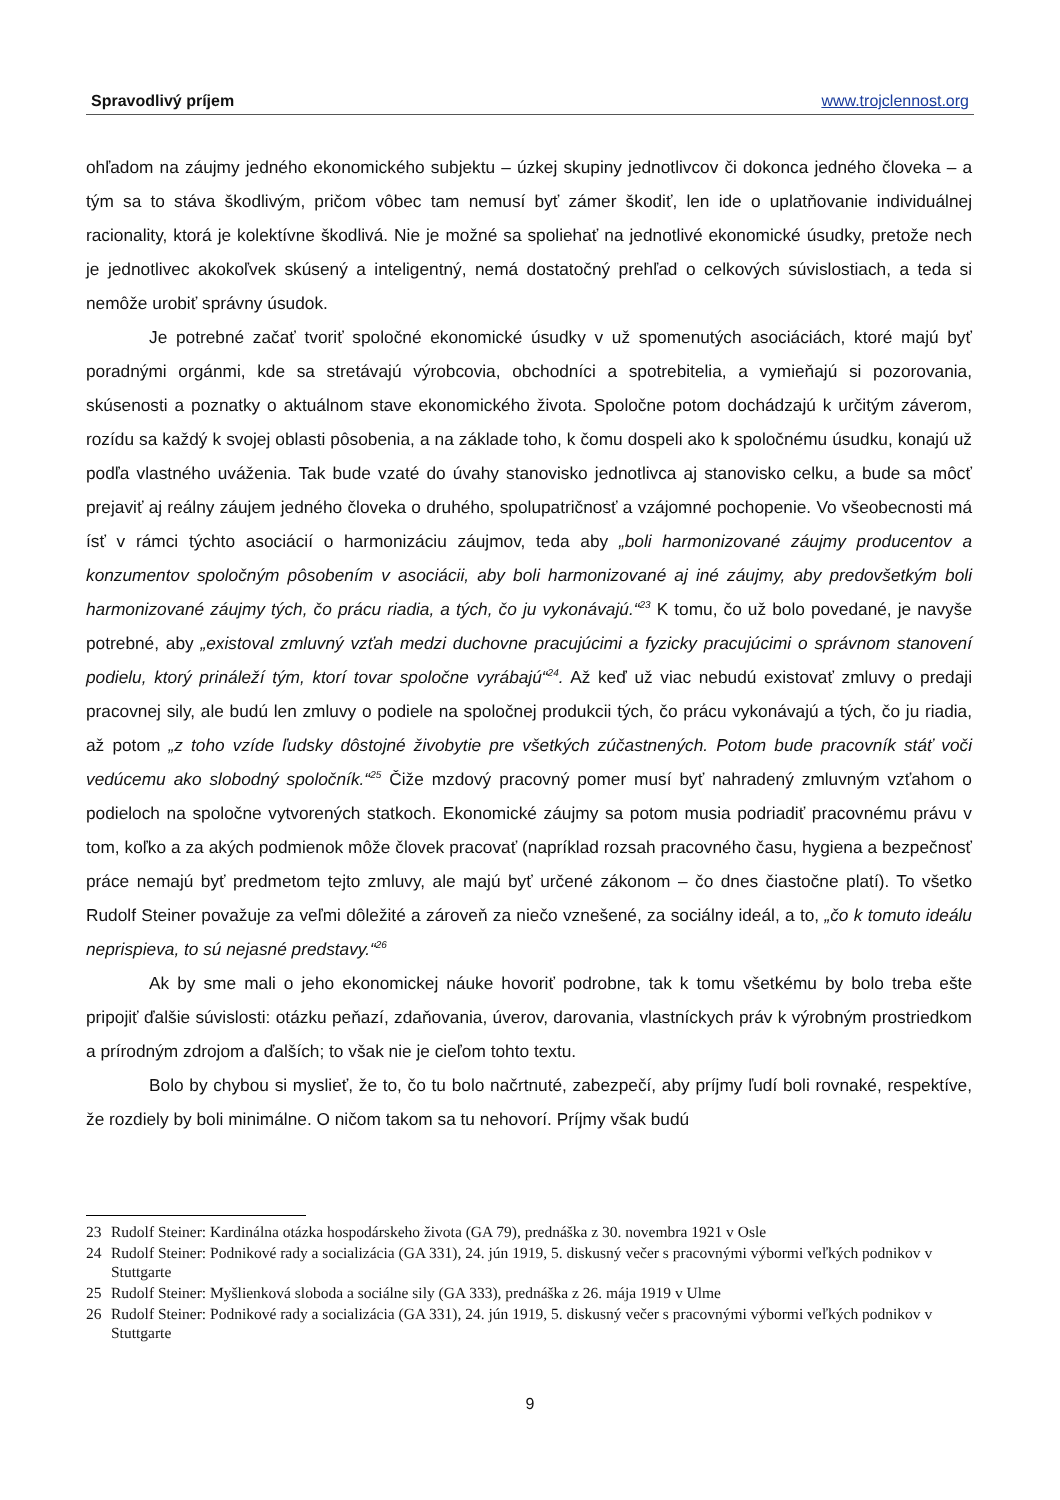Spravodlivý príjem www.trojclennost.org
ohľadom na záujmy jedného ekonomického subjektu – úzkej skupiny jednotlivcov či dokonca jedného človeka – a tým sa to stáva škodlivým, pričom vôbec tam nemusí byť zámer škodiť, len ide o uplatňovanie individuálnej racionality, ktorá je kolektívne škodlivá. Nie je možné sa spoliehať na jednotlivé ekonomické úsudky, pretože nech je jednotlivec akokoľvek skúsený a inteligentný, nemá dostatočný prehľad o celkových súvislostiach, a teda si nemôže urobiť správny úsudok.
Je potrebné začať tvoriť spoločné ekonomické úsudky v už spomenutých asociáciách, ktoré majú byť poradnými orgánmi, kde sa stretávajú výrobcovia, obchodníci a spotrebitelia, a vymieňajú si pozorovania, skúsenosti a poznatky o aktuálnom stave ekonomického života. Spoločne potom dochádzajú k určitým záverom, rozídu sa každý k svojej oblasti pôsobenia, a na základe toho, k čomu dospeli ako k spoločnému úsudku, konajú už podľa vlastného uváženia. Tak bude vzaté do úvahy stanovisko jednotlivca aj stanovisko celku, a bude sa môcť prejaviť aj reálny záujem jedného človeka o druhého, spolupatričnosť a vzájomné pochopenie. Vo všeobecnosti má ísť v rámci týchto asociácií o harmonizáciu záujmov, teda aby „boli harmonizované záujmy producentov a konzumentov spoločným pôsobením v asociácii, aby boli harmonizované aj iné záujmy, aby predovšetkým boli harmonizované záujmy tých, čo prácu riadia, a tých, čo ju vykonávajú.“<sup>23</sup> K tomu, čo už bolo povedané, je navyše potrebné, aby „existoval zmluvný vzťah medzi duchovne pracujúcimi a fyzicky pracujúcimi o správnom stanovení podielu, ktorý prináleží tým, ktorí tovar spoločne vyrábajú“<sup>24</sup>. Až keď už viac nebudú existovať zmluvy o predaji pracovnej sily, ale budú len zmluvy o podiele na spoločnej produkcii tých, čo prácu vykonávajú a tých, čo ju riadia, až potom „z toho vzíde ľudsky dôstojné živobytie pre všetkých zúčastnených. Potom bude pracovník stáť voči vedúcemu ako slobodný spoločník.“<sup>25</sup> Čiže mzdový pracovný pomer musí byť nahradený zmluvným vzťahom o podieloch na spoločne vytvorených statkoch. Ekonomické záujmy sa potom musia podriadiť pracovnému právu v tom, koľko a za akých podmienok môže človek pracovať (napríklad rozsah pracovného času, hygiena a bezpečnosť práce nemajú byť predmetom tejto zmluvy, ale majú byť určené zákonom – čo dnes čiastočne platí). To všetko Rudolf Steiner považuje za veľmi dôležité a zároveň za niečo vznešené, za sociálny ideál, a to, „čo k tomuto ideálu neprispieva, to sú nejasné predstavy.“<sup>26</sup>
Ak by sme mali o jeho ekonomickej náuke hovoriť podrobne, tak k tomu všetkému by bolo treba ešte pripojiť ďalšie súvislosti: otázku peňazí, zdaňovania, úverov, darovania, vlastníckych práv k výrobným prostriedkom a prírodným zdrojom a ďalších; to však nie je cieľom tohto textu.
Bolo by chybou si myslieť, že to, čo tu bolo načrtnuté, zabezpečí, aby príjmy ľudí boli rovnaké, respektíve, že rozdiely by boli minimálne. O ničom takom sa tu nehovorí. Príjmy však budú
23 Rudolf Steiner: Kardinálna otázka hospodárskeho života (GA 79), prednáška z 30. novembra 1921 v Osle
24 Rudolf Steiner: Podnikové rady a socializácia (GA 331), 24. jún 1919, 5. diskusný večer s pracovnými výbormi veľkých podnikov v Stuttgarte
25 Rudolf Steiner: Myšlienková sloboda a sociálne sily (GA 333), prednáška z 26. mája 1919 v Ulme
26 Rudolf Steiner: Podnikové rady a socializácia (GA 331), 24. jún 1919, 5. diskusný večer s pracovnými výbormi veľkých podnikov v Stuttgarte
9